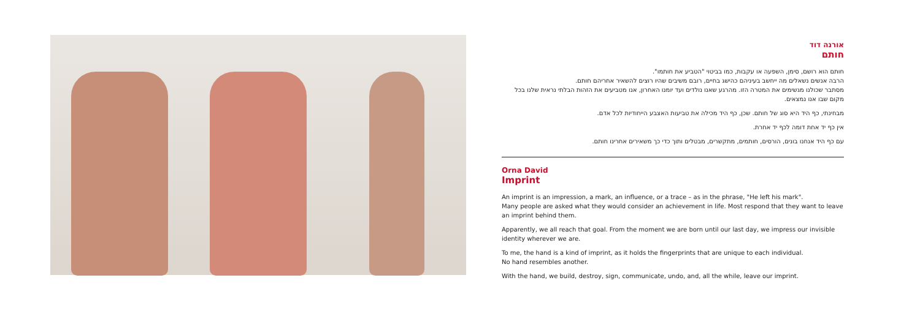אורנה דוד
חותם
חותם הוא רושם, סימן, השפעה או עקבות, כמו בביטוי "הטביע את חותמו".
הרבה אנשים נשאלים מה ייחשב בעיניהם כהישג בחיים, רובם משיבים שהיו רוצים להשאיר אחריהם חותם.
מסתבר שכולנו מגשימים את המטרה הזו. מהרגע שאנו נולדים ועד יומנו האחרון, אנו מטביעים את הזהות הבלתי נראית שלנו בכל מקום שבו אנו נמצאים.
מבחינתי, כף היד היא סוג של חותם. שכן, כף היד מכילה את טביעות האצבע הייחודיות לכל אדם.
אין כף יד אחת דומה לכף יד אחרת.
עם כף היד אנחנו בונים, הורסים, חותמים, מתקשרים, מבטלים ותוך כדי כך משאירים אחרינו חותם.
Orna David
Imprint
An imprint is an impression, a mark, an influence, or a trace – as in the phrase, "He left his mark".
Many people are asked what they would consider an achievement in life. Most respond that they want to leave an imprint behind them.
Apparently, we all reach that goal. From the moment we are born until our last day, we impress our invisible identity wherever we are.
To me, the hand is a kind of imprint, as it holds the fingerprints that are unique to each individual.
No hand resembles another.
With the hand, we build, destroy, sign, communicate, undo, and, all the while, leave our imprint.